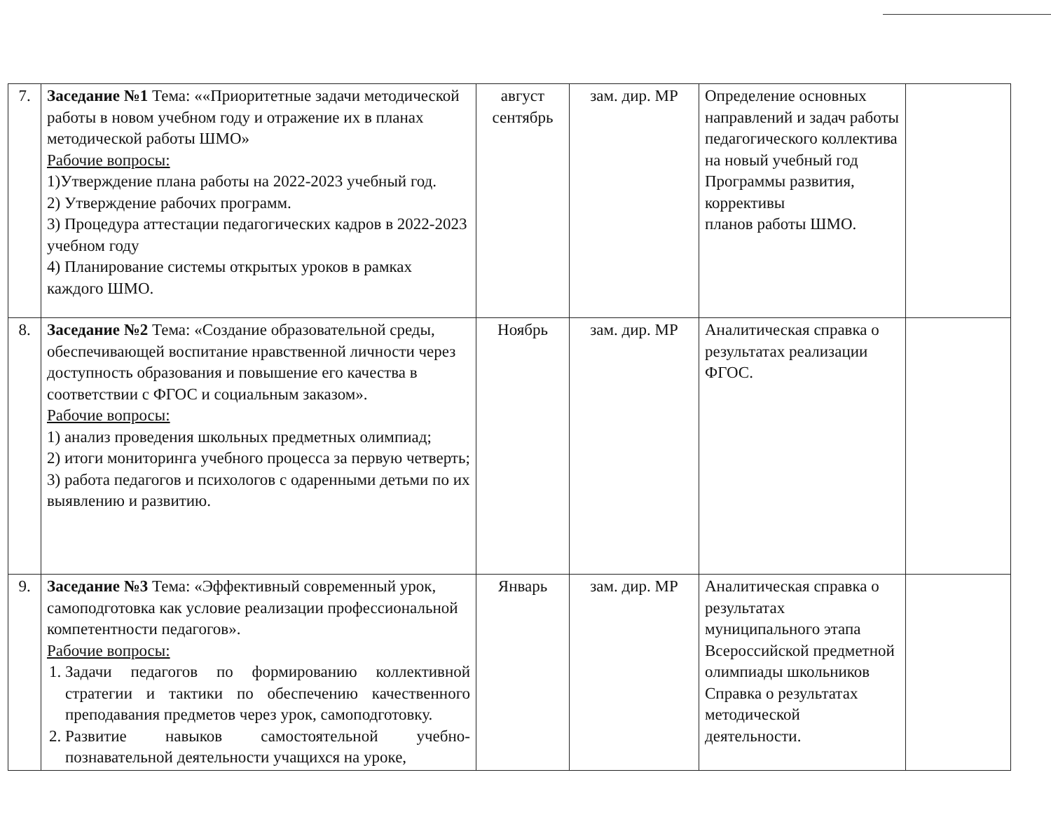| 7. | Заседание №1 Тема: ««Приоритетные задачи методической работы в новом учебном году и отражение их в планах методической работы ШМО» Рабочие вопросы: 1)Утверждение плана работы на 2022-2023 учебный год. 2) Утверждение рабочих программ. 3) Процедура аттестации педагогических кадров в 2022-2023 учебном году 4) Планирование системы открытых уроков в рамках каждого ШМО. | август сентябрь | зам. дир. МР | Определение основных направлений и задач работы педагогического коллектива на новый учебный год Программы развития, коррективы планов работы ШМО. | |
| 8. | Заседание №2 Тема: «Создание образовательной среды, обеспечивающей воспитание нравственной личности через доступность образования и повышение его качества в соответствии с ФГОС и социальным заказом». Рабочие вопросы: 1) анализ проведения школьных предметных олимпиад; 2) итоги мониторинга учебного процесса за первую четверть; 3) работа педагогов и психологов с одаренными детьми по их выявлению и развитию. | Ноябрь | зам. дир. МР | Аналитическая справка о результатах реализации ФГОС. | |
| 9. | Заседание №3 Тема: «Эффективный современный урок, самоподготовка как условие реализации профессиональной компетентности педагогов». Рабочие вопросы: 1. Задачи педагогов по формированию коллективной стратегии и тактики по обеспечению качественного преподавания предметов через урок, самоподготовку. 2. Развитие навыков самостоятельной учебно-познавательной деятельности учащихся на уроке, | Январь | зам. дир. МР | Аналитическая справка о результатах муниципального этапа Всероссийской предметной олимпиады школьников Справка о результатах методической деятельности. | |